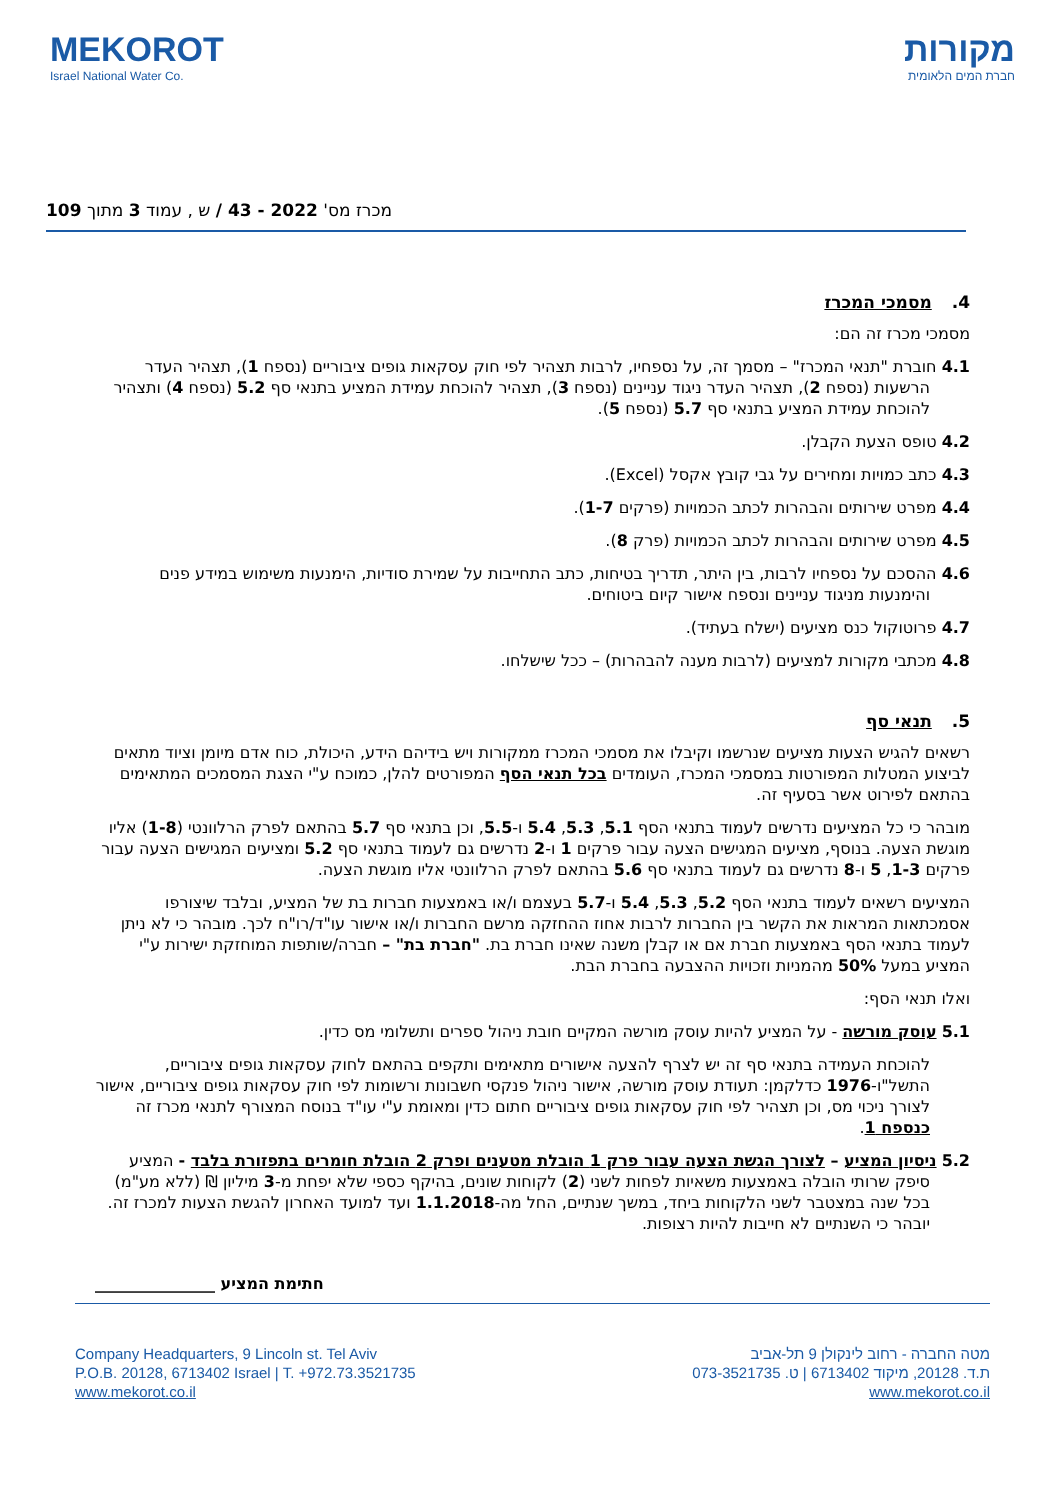MEKOROT
Israel National Water Co.
מקורות
חברת המים הלאומית
מכרז מס' 2022 - 43 / ש , עמוד 3 מתוך 109
4. מסמכי המכרז
מסמכי מכרז זה הם:
4.1 חוברת "תנאי המכרז" – מסמך זה, על נספחיו, לרבות תצהיר לפי חוק עסקאות גופים ציבוריים (נספח 1), תצהיר העדר הרשעות (נספח 2), תצהיר העדר ניגוד עניינים (נספח 3), תצהיר להוכחת עמידת המציע בתנאי סף 5.2 (נספח 4) ותצהיר להוכחת עמידת המציע בתנאי סף 5.7 (נספח 5).
4.2 טופס הצעת הקבלן.
4.3 כתב כמויות ומחירים על גבי קובץ אקסל (Excel).
4.4 מפרט שירותים והבהרות לכתב הכמויות (פרקים 1-7).
4.5 מפרט שירותים והבהרות לכתב הכמויות (פרק 8).
4.6 ההסכם על נספחיו לרבות, בין היתר, תדריך בטיחות, כתב התחייבות על שמירת סודיות, הימנעות משימוש במידע פנים והימנעות מניגוד עניינים ונספח אישור קיום ביטוחים.
4.7 פרוטוקול כנס מציעים (ישלח בעתיד).
4.8 מכתבי מקורות למציעים (לרבות מענה להבהרות) – ככל שישלחו.
5. תנאי סף
רשאים להגיש הצעות מציעים שנרשמו וקיבלו את מסמכי המכרז ממקורות ויש בידיהם הידע, היכולת, כוח אדם מיומן וציוד מתאים לביצוע המטלות המפורטות במסמכי המכרז, העומדים בכל תנאי הסף המפורטים להלן, כמוכח ע"י הצגת המסמכים המתאימים בהתאם לפירוט אשר בסעיף זה.
מובהר כי כל המציעים נדרשים לעמוד בתנאי הסף 5.1, 5.3, 5.4 ו-5.5, וכן בתנאי סף 5.7 בהתאם לפרק הרלוונטי (1-8) אליו מוגשת הצעה. בנוסף, מציעים המגישים הצעה עבור פרקים 1 ו-2 נדרשים גם לעמוד בתנאי סף 5.2 ומציעים המגישים הצעה עבור פרקים 1-3, 5 ו-8 נדרשים גם לעמוד בתנאי סף 5.6 בהתאם לפרק הרלוונטי אליו מוגשת הצעה.
המציעים רשאים לעמוד בתנאי הסף 5.2, 5.3, 5.4 ו-5.7 בעצמם ו/או באמצעות חברות בת של המציע, ובלבד שיצורפו אסמכתאות המראות את הקשר בין החברות לרבות אחוז ההחזקה מרשם החברות ו/או אישור עו"ד/רו"ח לכך. מובהר כי לא ניתן לעמוד בתנאי הסף באמצעות חברת אם או קבלן משנה שאינו חברת בת. "חברת בת" – חברה/שותפות המוחזקת ישירות ע"י המציע במעל 50% מהמניות וזכויות ההצבעה בחברת הבת.
ואלו תנאי הסף:
5.1 עוסק מורשה - על המציע להיות עוסק מורשה המקיים חובת ניהול ספרים ותשלומי מס כדין.
להוכחת העמידה בתנאי סף זה יש לצרף להצעה אישורים מתאימים ותקפים בהתאם לחוק עסקאות גופים ציבוריים, התשל"ו-1976 כדלקמן: תעודת עוסק מורשה, אישור ניהול פנקסי חשבונות ורשומות לפי חוק עסקאות גופים ציבוריים, אישור לצורך ניכוי מס, וכן תצהיר לפי חוק עסקאות גופים ציבוריים חתום כדין ומאומת ע"י עו"ד בנוסח המצורף לתנאי מכרז זה כנספח 1.
5.2 ניסיון המציע – לצורך הגשת הצעה עבור פרק 1 הובלת מטענים ופרק 2 הובלת חומרים בתפזורת בלבד - המציע סיפק שרותי הובלה באמצעות משאיות לפחות לשני (2) לקוחות שונים, בהיקף כספי שלא יפחת מ-3 מיליון ₪ (ללא מע"מ) בכל שנה במצטבר לשני הלקוחות ביחד, במשך שנתיים, החל מה-1.1.2018 ועד למועד האחרון להגשת הצעות למכרז זה. יובהר כי השנתיים לא חייבות להיות רצופות.
חתימת המציע _______________
Company Headquarters, 9 Lincoln st. Tel Aviv
P.O.B. 20128, 6713402 Israel | T. +972.73.3521735
www.mekorot.co.il
מטה החברה - רחוב לינקולן 9 תל-אביב
ת.ד. 20128, מיקוד 6713402 | ט. 073-3521735
www.mekorot.co.il